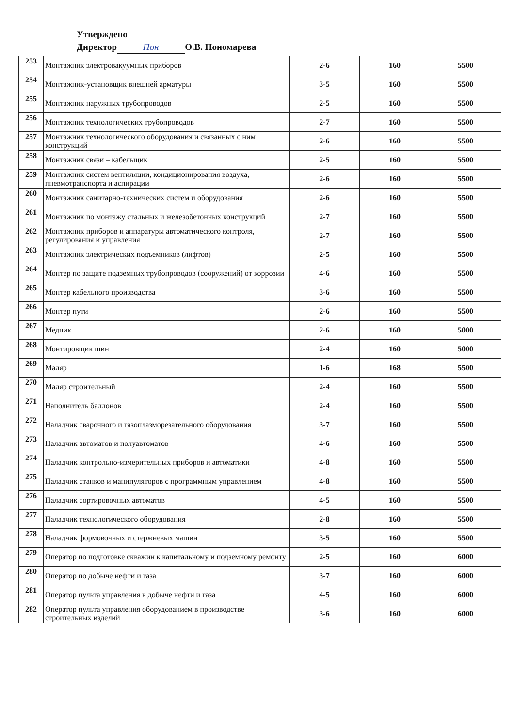Утверждено
Директор Пон О.В. Пономарева
| 253 | Монтажник электровакуумных приборов | 2-6 | 160 | 5500 |
| 254 | Монтажник-установщик внешней арматуры | 3-5 | 160 | 5500 |
| 255 | Монтажник наружных трубопроводов | 2-5 | 160 | 5500 |
| 256 | Монтажник технологических трубопроводов | 2-7 | 160 | 5500 |
| 257 | Монтажник технологического оборудования и связанных с ним конструкций | 2-6 | 160 | 5500 |
| 258 | Монтажник связи – кабельщик | 2-5 | 160 | 5500 |
| 259 | Монтажник систем вентиляции, кондиционирования воздуха, пневмотранспорта и аспирации | 2-6 | 160 | 5500 |
| 260 | Монтажник санитарно-технических систем и оборудования | 2-6 | 160 | 5500 |
| 261 | Монтажник по монтажу стальных и железобетонных конструкций | 2-7 | 160 | 5500 |
| 262 | Монтажник приборов и аппаратуры автоматического контроля, регулирования и управления | 2-7 | 160 | 5500 |
| 263 | Монтажник электрических подъемников (лифтов) | 2-5 | 160 | 5500 |
| 264 | Монтер по защите подземных трубопроводов (сооружений) от коррозии | 4-6 | 160 | 5500 |
| 265 | Монтер кабельного производства | 3-6 | 160 | 5500 |
| 266 | Монтер пути | 2-6 | 160 | 5500 |
| 267 | Медник | 2-6 | 160 | 5000 |
| 268 | Монтировщик шин | 2-4 | 160 | 5000 |
| 269 | Маляр | 1-6 | 168 | 5500 |
| 270 | Маляр строительный | 2-4 | 160 | 5500 |
| 271 | Наполнитель баллонов | 2-4 | 160 | 5500 |
| 272 | Наладчик сварочного и газоплазморезательного оборудования | 3-7 | 160 | 5500 |
| 273 | Наладчик автоматов и полуавтоматов | 4-6 | 160 | 5500 |
| 274 | Наладчик контрольно-измерительных приборов и автоматики | 4-8 | 160 | 5500 |
| 275 | Наладчик станков и манипуляторов с программным управлением | 4-8 | 160 | 5500 |
| 276 | Наладчик сортировочных автоматов | 4-5 | 160 | 5500 |
| 277 | Наладчик технологического оборудования | 2-8 | 160 | 5500 |
| 278 | Наладчик формовочных и стержневых машин | 3-5 | 160 | 5500 |
| 279 | Оператор по подготовке скважин к капитальному и подземному ремонту | 2-5 | 160 | 6000 |
| 280 | Оператор по добыче нефти и газа | 3-7 | 160 | 6000 |
| 281 | Оператор пульта управления в добыче нефти и газа | 4-5 | 160 | 6000 |
| 282 | Оператор пульта управления оборудованием в производстве строительных изделий | 3-6 | 160 | 6000 |